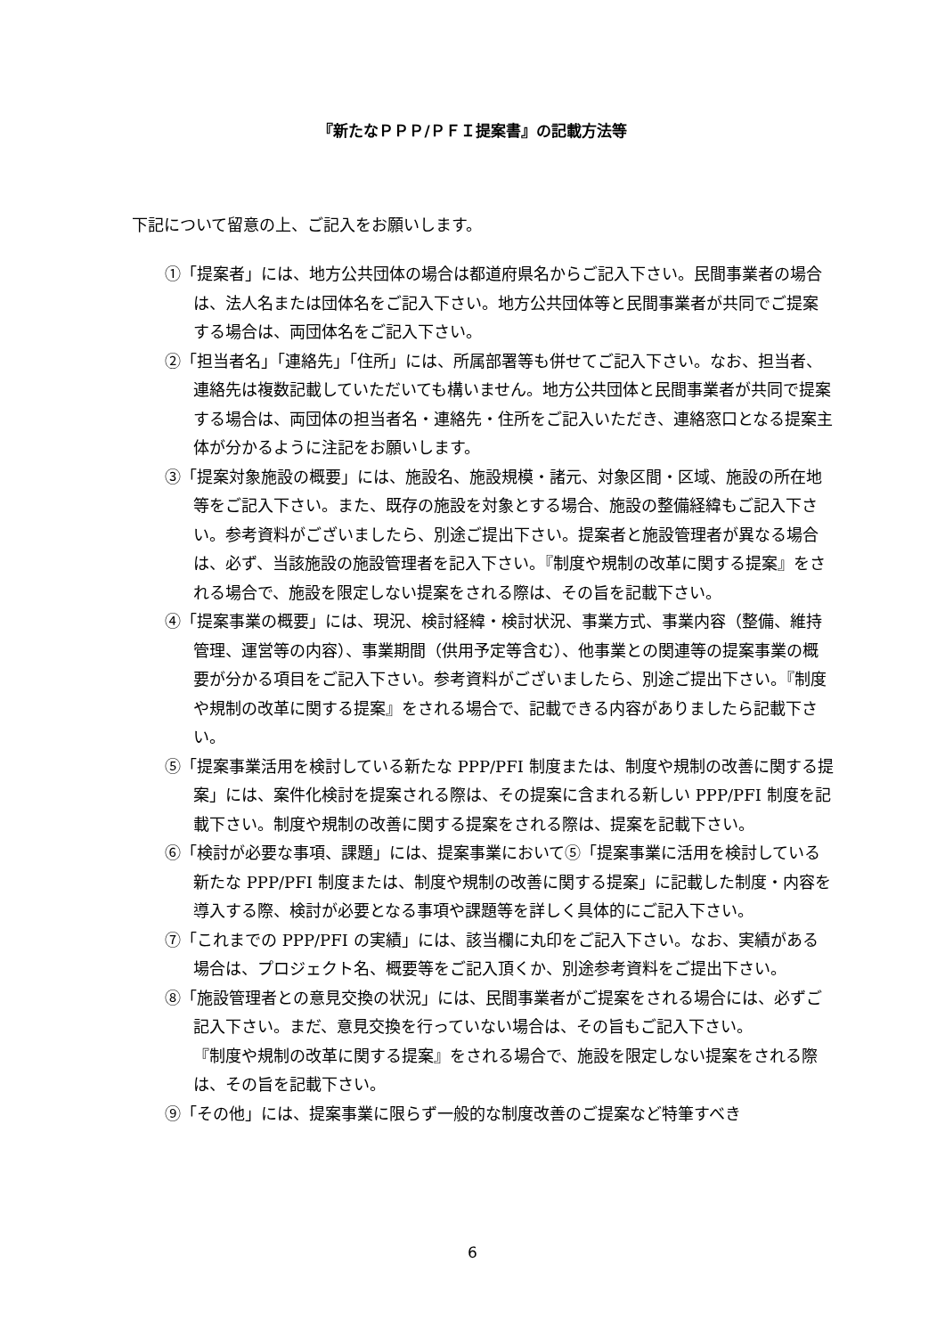『新たなＰＰＰ/ＰＦＩ提案書』の記載方法等
下記について留意の上、ご記入をお願いします。
①「提案者」には、地方公共団体の場合は都道府県名からご記入下さい。民間事業者の場合は、法人名または団体名をご記入下さい。地方公共団体等と民間事業者が共同でご提案する場合は、両団体名をご記入下さい。
②「担当者名」「連絡先」「住所」には、所属部署等も併せてご記入下さい。なお、担当者、連絡先は複数記載していただいても構いません。地方公共団体と民間事業者が共同で提案する場合は、両団体の担当者名・連絡先・住所をご記入いただき、連絡窓口となる提案主体が分かるように注記をお願いします。
③「提案対象施設の概要」には、施設名、施設規模・諸元、対象区間・区域、施設の所在地等をご記入下さい。また、既存の施設を対象とする場合、施設の整備経緯もご記入下さい。参考資料がございましたら、別途ご提出下さい。提案者と施設管理者が異なる場合は、必ず、当該施設の施設管理者を記入下さい。『制度や規制の改革に関する提案』をされる場合で、施設を限定しない提案をされる際は、その旨を記載下さい。
④「提案事業の概要」には、現況、検討経緯・検討状況、事業方式、事業内容（整備、維持管理、運営等の内容）、事業期間（供用予定等含む）、他事業との関連等の提案事業の概要が分かる項目をご記入下さい。参考資料がございましたら、別途ご提出下さい。『制度や規制の改革に関する提案』をされる場合で、記載できる内容がありましたら記載下さい。
⑤「提案事業活用を検討している新たな PPP/PFI 制度または、制度や規制の改善に関する提案」には、案件化検討を提案される際は、その提案に含まれる新しい PPP/PFI 制度を記載下さい。制度や規制の改善に関する提案をされる際は、提案を記載下さい。
⑥「検討が必要な事項、課題」には、提案事業において⑤「提案事業に活用を検討している新たな PPP/PFI 制度または、制度や規制の改善に関する提案」に記載した制度・内容を導入する際、検討が必要となる事項や課題等を詳しく具体的にご記入下さい。
⑦「これまでの PPP/PFI の実績」には、該当欄に丸印をご記入下さい。なお、実績がある場合は、プロジェクト名、概要等をご記入頂くか、別途参考資料をご提出下さい。
⑧「施設管理者との意見交換の状況」には、民間事業者がご提案をされる場合には、必ずご記入下さい。まだ、意見交換を行っていない場合は、その旨もご記入下さい。
『制度や規制の改革に関する提案』をされる場合で、施設を限定しない提案をされる際は、その旨を記載下さい。
⑨「その他」には、提案事業に限らず一般的な制度改善のご提案など特筆すべき
6